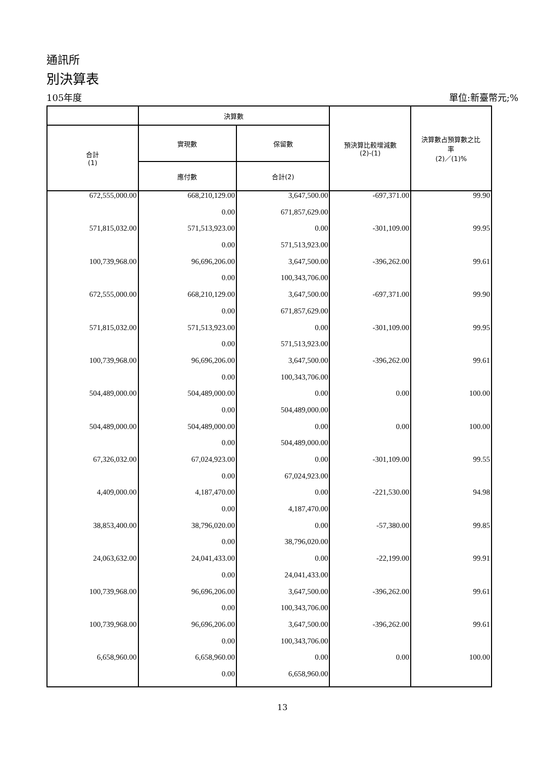通訊所
別決算表
105年度 單位:新臺幣元;%
| | 決算數 | | 預決算比較增減數 (2)-(1) | 決算數占預算數之比 率 (2)／(1)% |
| --- | --- | --- | --- | --- |
| 合計 (1) | 實現數 | 保留數 | | |
| | 應付數 | 合計(2) | | |
| 672,555,000.00 | 668,210,129.00 | 3,647,500.00 | -697,371.00 | 99.90 |
| | 0.00 | 671,857,629.00 | | |
| 571,815,032.00 | 571,513,923.00 | 0.00 | -301,109.00 | 99.95 |
| | 0.00 | 571,513,923.00 | | |
| 100,739,968.00 | 96,696,206.00 | 3,647,500.00 | -396,262.00 | 99.61 |
| | 0.00 | 100,343,706.00 | | |
| 672,555,000.00 | 668,210,129.00 | 3,647,500.00 | -697,371.00 | 99.90 |
| | 0.00 | 671,857,629.00 | | |
| 571,815,032.00 | 571,513,923.00 | 0.00 | -301,109.00 | 99.95 |
| | 0.00 | 571,513,923.00 | | |
| 100,739,968.00 | 96,696,206.00 | 3,647,500.00 | -396,262.00 | 99.61 |
| | 0.00 | 100,343,706.00 | | |
| 504,489,000.00 | 504,489,000.00 | 0.00 | 0.00 | 100.00 |
| | 0.00 | 504,489,000.00 | | |
| 504,489,000.00 | 504,489,000.00 | 0.00 | 0.00 | 100.00 |
| | 0.00 | 504,489,000.00 | | |
| 67,326,032.00 | 67,024,923.00 | 0.00 | -301,109.00 | 99.55 |
| | 0.00 | 67,024,923.00 | | |
| 4,409,000.00 | 4,187,470.00 | 0.00 | -221,530.00 | 94.98 |
| | 0.00 | 4,187,470.00 | | |
| 38,853,400.00 | 38,796,020.00 | 0.00 | -57,380.00 | 99.85 |
| | 0.00 | 38,796,020.00 | | |
| 24,063,632.00 | 24,041,433.00 | 0.00 | -22,199.00 | 99.91 |
| | 0.00 | 24,041,433.00 | | |
| 100,739,968.00 | 96,696,206.00 | 3,647,500.00 | -396,262.00 | 99.61 |
| | 0.00 | 100,343,706.00 | | |
| 100,739,968.00 | 96,696,206.00 | 3,647,500.00 | -396,262.00 | 99.61 |
| | 0.00 | 100,343,706.00 | | |
| 6,658,960.00 | 6,658,960.00 | 0.00 | 0.00 | 100.00 |
| | 0.00 | 6,658,960.00 | | |
13